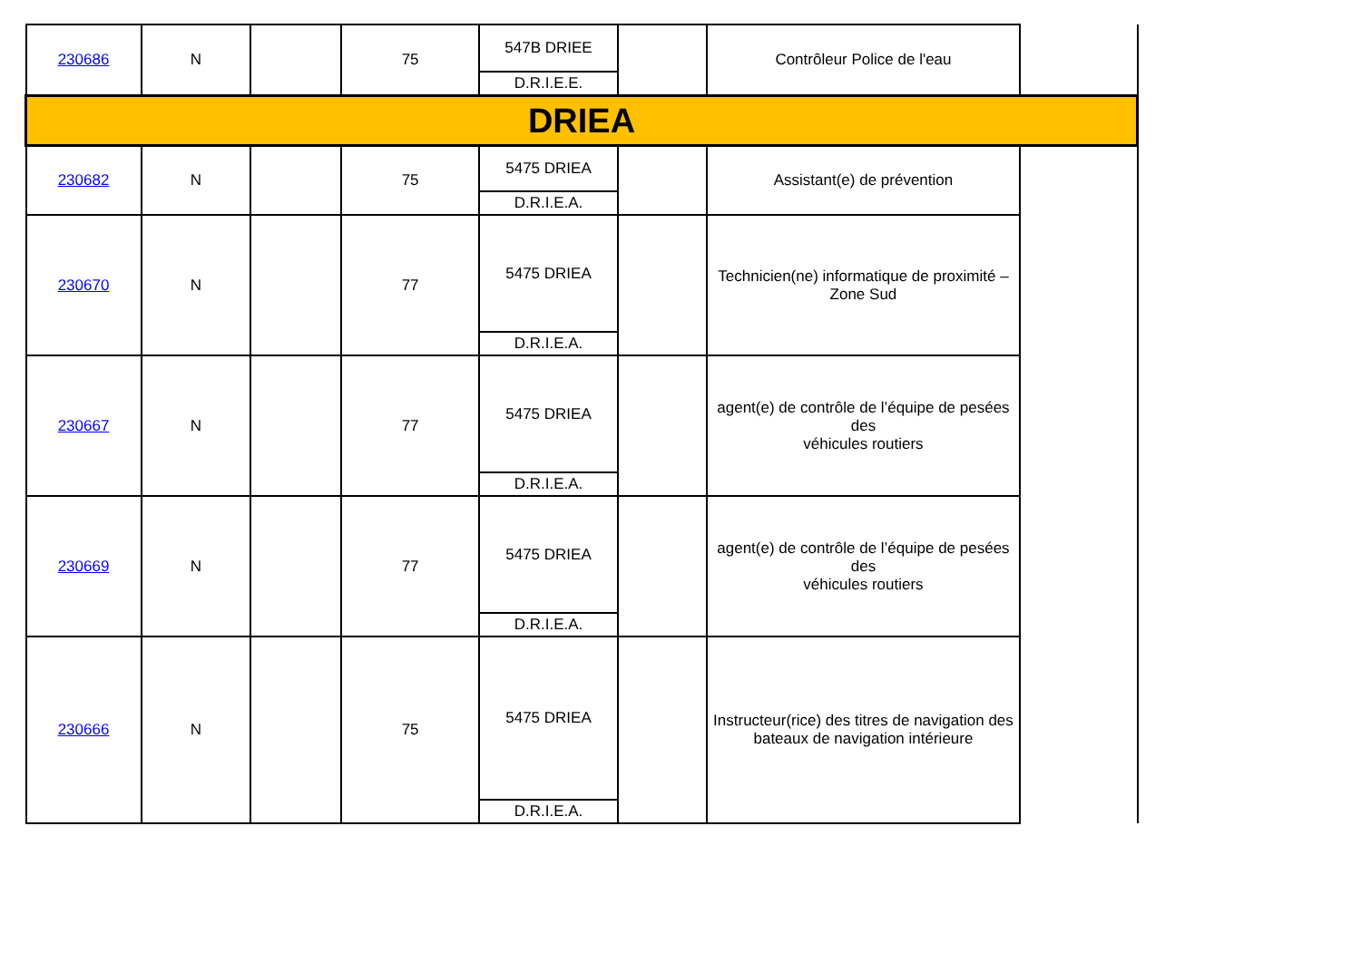| 230686 | N | | 75 | 547B DRIEE D.R.I.E.E. | | Contrôleur Police de l'eau | |
| DRIEA | | | | | | | |
| 230682 | N | | 75 | 5475 DRIEA D.R.I.E.A. | | Assistant(e) de prévention | |
| 230670 | N | | 77 | 5475 DRIEA D.R.I.E.A. | | Technicien(ne) informatique de proximité – Zone Sud | |
| 230667 | N | | 77 | 5475 DRIEA D.R.I.E.A. | | agent(e) de contrôle de l’équipe de pesées des véhicules routiers | |
| 230669 | N | | 77 | 5475 DRIEA D.R.I.E.A. | | agent(e) de contrôle de l’équipe de pesées des véhicules routiers | |
| 230666 | N | | 75 | 5475 DRIEA D.R.I.E.A. | | Instructeur(rice) des titres de navigation des bateaux de navigation intérieure | |